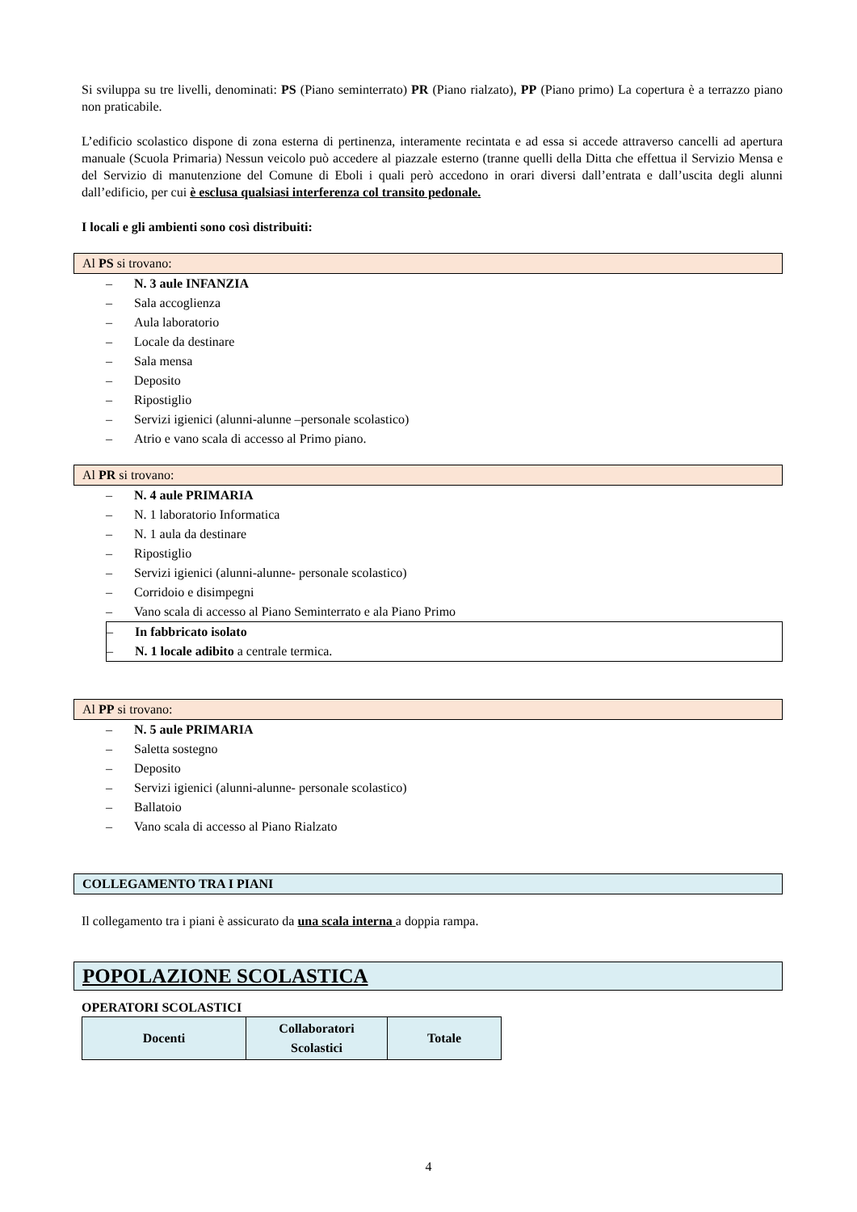Si sviluppa su tre livelli, denominati: PS (Piano seminterrato) PR (Piano rialzato), PP (Piano primo) La copertura è a terrazzo piano non praticabile.
L’edificio scolastico dispone di zona esterna di pertinenza, interamente recintata e ad essa si accede attraverso cancelli ad apertura manuale (Scuola Primaria) Nessun veicolo può accedere al piazzale esterno (tranne quelli della Ditta che effettua il Servizio Mensa e del Servizio di manutenzione del Comune di Eboli i quali però accedono in orari diversi dall’entrata e dall’uscita degli alunni dall’edificio, per cui è esclusa qualsiasi interferenza col transito pedonale.
I locali e gli ambienti sono così distribuiti:
Al PS si trovano:
– N. 3 aule INFANZIA
– Sala accoglienza
– Aula laboratorio
– Locale da destinare
– Sala mensa
– Deposito
– Ripostiglio
– Servizi igienici (alunni-alunne –personale scolastico)
– Atrio e vano scala di accesso al Primo piano.
Al PR si trovano:
– N. 4 aule PRIMARIA
– N. 1 laboratorio Informatica
– N. 1 aula da destinare
– Ripostiglio
– Servizi igienici (alunni-alunne- personale scolastico)
– Corridoio e disimpegni
– Vano scala di accesso al Piano Seminterrato e ala Piano Primo
– In fabbricato isolato
– N. 1 locale adibito a centrale termica.
Al PP si trovano:
– N. 5 aule PRIMARIA
– Saletta sostegno
– Deposito
– Servizi igienici (alunni-alunne- personale scolastico)
– Ballatoio
– Vano scala di accesso al Piano Rialzato
COLLEGAMENTO TRA I PIANI
Il collegamento tra i piani è assicurato da una scala interna a doppia rampa.
POPOLAZIONE SCOLASTICA
OPERATORI SCOLASTICI
| Docenti | Collaboratori Scolastici | Totale |
| --- | --- | --- |
4